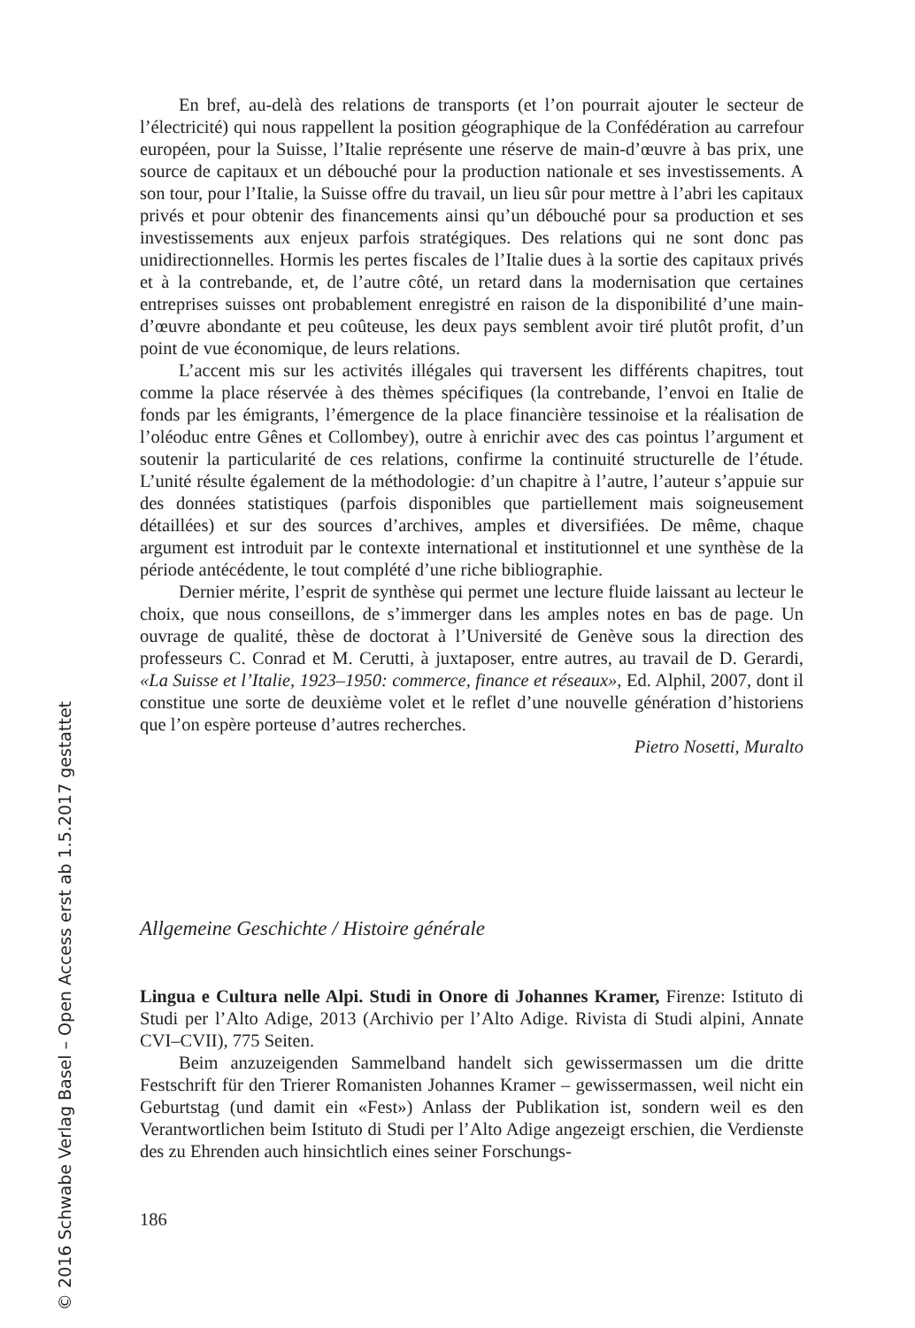En bref, au-delà des relations de transports (et l’on pourrait ajouter le secteur de l’électricité) qui nous rappellent la position géographique de la Confédération au carrefour européen, pour la Suisse, l’Italie représente une réserve de main-d’œuvre à bas prix, une source de capitaux et un débouché pour la production nationale et ses investissements. A son tour, pour l’Italie, la Suisse offre du travail, un lieu sûr pour mettre à l’abri les capitaux privés et pour obtenir des financements ainsi qu’un débouché pour sa production et ses investissements aux enjeux parfois stratégiques. Des relations qui ne sont donc pas unidirectionnelles. Hormis les pertes fiscales de l’Italie dues à la sortie des capitaux privés et à la contrebande, et, de l’autre côté, un retard dans la modernisation que certaines entreprises suisses ont probablement enregistré en raison de la disponibilité d’une main-d’œuvre abondante et peu coûteuse, les deux pays semblent avoir tiré plutôt profit, d’un point de vue économique, de leurs relations.
L’accent mis sur les activités illégales qui traversent les différents chapitres, tout comme la place réservée à des thèmes spécifiques (la contrebande, l’envoi en Italie de fonds par les émigrants, l’émergence de la place financière tessinoise et la réalisation de l’oléoduc entre Gênes et Collombey), outre à enrichir avec des cas pointus l’argument et soutenir la particularité de ces relations, confirme la continuité structurelle de l’étude. L’unité résulte également de la méthodologie: d’un chapitre à l’autre, l’auteur s’appuie sur des données statistiques (parfois disponibles que partiellement mais soigneusement détaillées) et sur des sources d’archives, amples et diversifiées. De même, chaque argument est introduit par le contexte international et institutionnel et une synthèse de la période antécédente, le tout complété d’une riche bibliographie.
Dernier mérite, l’esprit de synthèse qui permet une lecture fluide laissant au lecteur le choix, que nous conseillons, de s’immerger dans les amples notes en bas de page. Un ouvrage de qualité, thèse de doctorat à l’Université de Genève sous la direction des professeurs C. Conrad et M. Cerutti, à juxtaposer, entre autres, au travail de D. Gerardi, «La Suisse et l’Italie, 1923–1950: commerce, finance et réseaux», Ed. Alphil, 2007, dont il constitue une sorte de deuxième volet et le reflet d’une nouvelle génération d’historiens que l’on espère porteuse d’autres recherches.
Pietro Nosetti, Muralto
Allgemeine Geschichte / Histoire générale
Lingua e Cultura nelle Alpi. Studi in Onore di Johannes Kramer, Firenze: Istituto di Studi per l’Alto Adige, 2013 (Archivio per l’Alto Adige. Rivista di Studi alpini, Annate CVI–CVII), 775 Seiten.
Beim anzuzeigenden Sammelband handelt sich gewissermassen um die dritte Festschrift für den Trierer Romanisten Johannes Kramer – gewissermassen, weil nicht ein Geburtstag (und damit ein «Fest») Anlass der Publikation ist, sondern weil es den Verantwortlichen beim Istituto di Studi per l’Alto Adige angezeigt erschien, die Verdienste des zu Ehrenden auch hinsichtlich eines seiner Forschungs-
186
© 2016 Schwabe Verlag Basel – Open Access erst ab 1.5.2017 gestattet